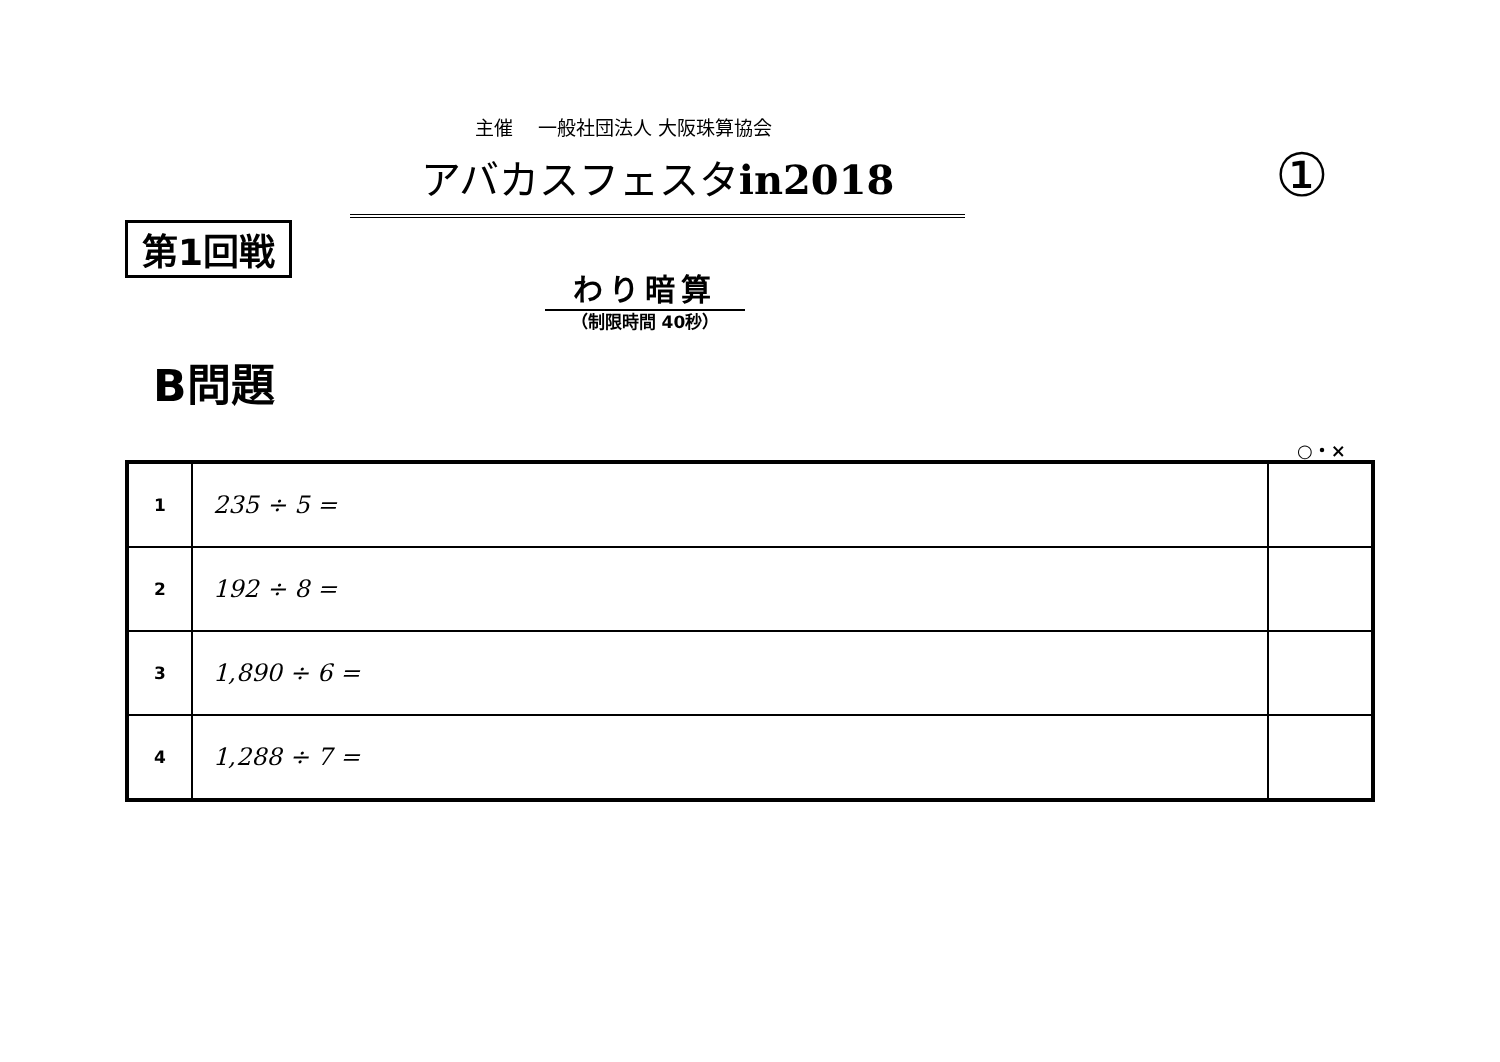主催　 一般社団法人 大阪珠算協会
アバカスフェスタin2018 ①
第1回戦
わり暗算
（制限時間 40秒）
B問題
○・×
| 1 | 235 ÷ 5 = | |
| 2 | 192 ÷ 8 = | |
| 3 | 1,890 ÷ 6 = | |
| 4 | 1,288 ÷ 7 = | |